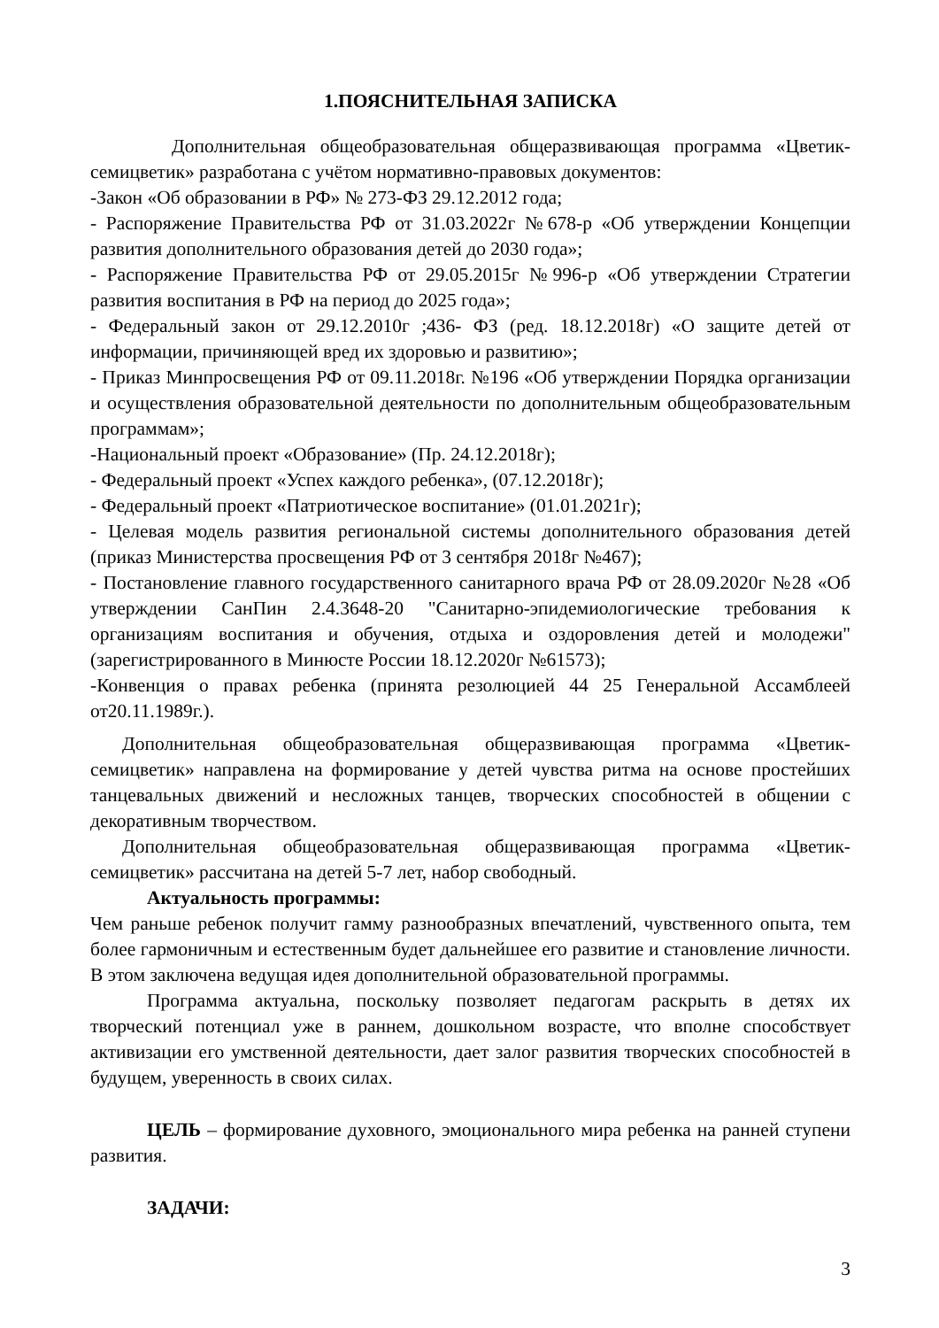1.ПОЯСНИТЕЛЬНАЯ ЗАПИСКА
Дополнительная общеобразовательная общеразвивающая программа «Цветик-семицветик» разработана с учётом нормативно-правовых документов:
-Закон «Об образовании в РФ» № 273-ФЗ 29.12.2012 года;
- Распоряжение Правительства РФ от 31.03.2022г №678-р «Об утверждении Концепции развития дополнительного образования детей до 2030 года»;
- Распоряжение Правительства РФ от 29.05.2015г №996-р «Об утверждении Стратегии развития воспитания в РФ на период до 2025 года»;
- Федеральный закон от 29.12.2010г ;436- ФЗ (ред. 18.12.2018г) «О защите детей от информации, причиняющей вред их здоровью и развитию»;
- Приказ Минпросвещения РФ от 09.11.2018г. №196 «Об утверждении Порядка организации и осуществления образовательной деятельности по дополнительным общеобразовательным программам»;
-Национальный проект «Образование» (Пр. 24.12.2018г);
- Федеральный проект «Успех каждого ребенка», (07.12.2018г);
- Федеральный проект «Патриотическое воспитание» (01.01.2021г);
- Целевая модель развития региональной системы дополнительного образования детей (приказ Министерства просвещения РФ от 3 сентября 2018г №467);
- Постановление главного государственного санитарного врача РФ от 28.09.2020г №28 «Об утверждении СанПин 2.4.3648-20 "Санитарно-эпидемиологические требования к организациям воспитания и обучения, отдыха и оздоровления детей и молодежи" (зарегистрированного в Минюсте России 18.12.2020г №61573);
-Конвенция о правах ребенка (принята резолюцией 44 25 Генеральной Ассамблеей от20.11.1989г.).
Дополнительная общеобразовательная общеразвивающая программа «Цветик-семицветик» направлена на формирование у детей чувства ритма на основе простейших танцевальных движений и несложных танцев, творческих способностей в общении с декоративным творчеством.
Дополнительная общеобразовательная общеразвивающая программа «Цветик-семицветик» рассчитана на детей 5-7 лет, набор свободный.
Актуальность программы:
Чем раньше ребенок получит гамму разнообразных впечатлений, чувственного опыта, тем более гармоничным и естественным будет дальнейшее его развитие и становление личности. В этом заключена ведущая идея дополнительной образовательной программы.
Программа актуальна, поскольку позволяет педагогам раскрыть в детях их творческий потенциал уже в раннем, дошкольном возрасте, что вполне способствует активизации его умственной деятельности, дает залог развития творческих способностей в будущем, уверенность в своих силах.
ЦЕЛЬ – формирование духовного, эмоционального мира ребенка на ранней ступени развития.
ЗАДАЧИ:
3